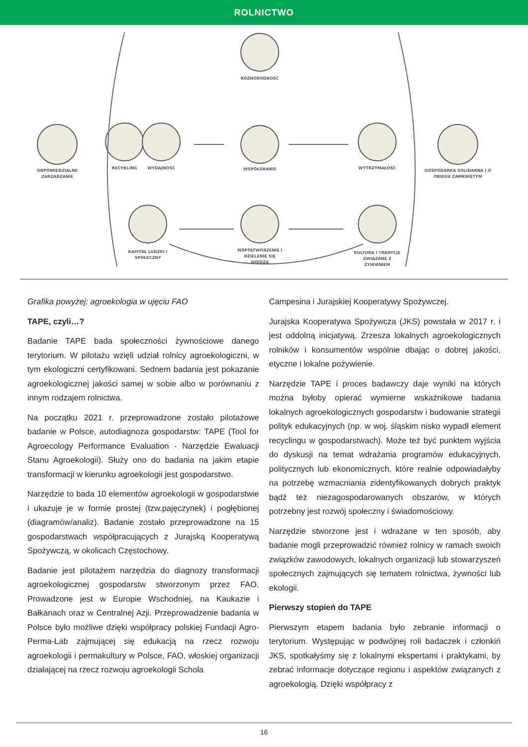ROLNICTWO
RÓŻNORODNOŚĆ
ODPOWIEDZIALNE
ZARZĄDZANIE
RECYKLING
WYDAJNOŚĆ
WSPÓŁGRANIE
WYTRZYMAŁOŚĆ
GOSPODARKA SOLIDARNA I O
OBIEGU ZAMKNIĘTYM
KAPITAŁ LUDZKI I
SPOŁECZNY
WSPÓŁTWORZENIE I
DZIELENIE SIĘ
WIEDZĄ
KULTURA I TRADYCJE
ZWIĄZANE Z
ŻYWIENIEM
Grafika powyżej: agroekologia w ujęciu FAO
TAPE, czyli…?
Badanie TAPE bada społeczności żywnościowe danego terytorium. W pilotażu wzięli udział rolnicy agroekologiczni, w tym ekologiczni certyfikowani. Sednem badania jest pokazanie agroekologicznej jakości samej w sobie albo w porównaniu z innym rodzajem rolnictwa.
Na początku 2021 r. przeprowadzone zostało pilotażowe badanie w Polsce, autodiagnoza gospodarstw: TAPE (Tool for Agroecology Performance Evaluation - Narzędzie Ewaluacji Stanu Agroekologii). Służy ono do badania na jakim etapie transformacji w kierunku agroekologii jest gospodarstwo.
Narzędzie to bada 10 elementów agroekologii w gospodarstwie i ukazuje je w formie prostej (tzw.pajęczynek) i pogłębionej (diagramów/analiz). Badanie zostało przeprowadzone na 15 gospodarstwach współpracujących z Jurajską Kooperatywą Spożywczą, w okolicach Częstochowy.
Badanie jest pilotażem narzędzia do diagnozy transformacji agroekologicznej gospodarstw stworzonym przez FAO. Prowadzone jest w Europie Wschodniej, na Kaukazie i Bałkanach oraz w Centralnej Azji. Przeprowadzenie badania w Polsce było możliwe dzięki współpracy polskiej Fundacji Agro-Perma-Lab zajmującej się edukacją na rzecz rozwoju agroekologii i permakultury w Polsce, FAO, włoskiej organizacji działającej na rzecz rozwoju agroekologii Schola
Campesina i Jurajskiej Kooperatywy Spożywczej.
Jurajska Kooperatywa Spożywcza (JKS) powstała w 2017 r. i jest oddolną inicjatywą. Zrzesza lokalnych agroekologicznych rolników i konsumentów wspólnie dbając o dobrej jakości, etyczne i lokalne pożywienie.
Narzędzie TAPE i proces badawczy daje wyniki na których można byłoby opierać wymierne wskaźnikowe badania lokalnych agroekologicznych gospodarstw i budowanie strategii polityk edukacyjnych (np. w woj. śląskim nisko wypadł element recyclingu w gospodarstwach). Może też być punktem wyjścia do dyskusji na temat wdrażania programów edukacyjnych, politycznych lub ekonomicznych, które realnie odpowiadałyby na potrzebę wzmacniania zidentyfikowanych dobrych praktyk bądź też niezagospodarowanych obszarów, w których potrzebny jest rozwój społeczny i świadomościowy.
Narzędzie stworzone jest i wdrażane w ten sposób, aby badanie mogli przeprowadzić również rolnicy w ramach swoich związków zawodowych, lokalnych organizacji lub stowarzyszeń społecznych zajmujących się tematem rolnictwa, żywności lub ekologii.
Pierwszy stopień do TAPE
Pierwszym etapem badania było zebranie informacji o terytorium. Występując w podwójnej roli badaczek i członkiń JKS, spotkałyśmy się z lokalnymi ekspertami i praktykami, by zebrać informacje dotyczące regionu i aspektów związanych z agroekologią. Dzięki współpracy z
16